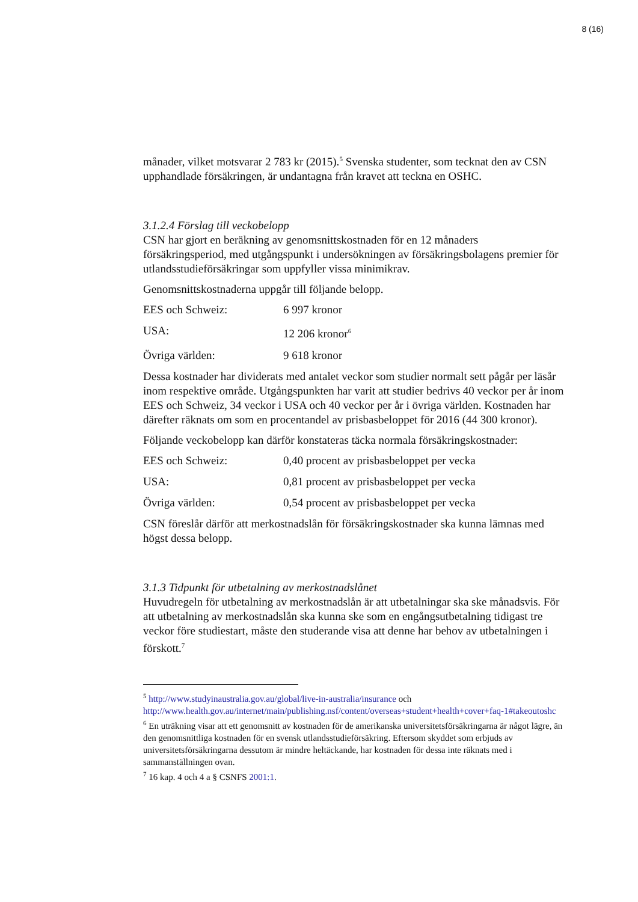8 (16)
månader, vilket motsvarar 2 783 kr (2015).<sup>5</sup> Svenska studenter, som tecknat den av CSN upphandlade försäkringen, är undantagna från kravet att teckna en OSHC.
3.1.2.4 Förslag till veckobelopp
CSN har gjort en beräkning av genomsnittskostnaden för en 12 månaders försäkringsperiod, med utgångspunkt i undersökningen av försäkringsbolagens premier för utlandsstudieförsäkringar som uppfyller vissa minimikrav.
Genomsnittskostnaderna uppgår till följande belopp.
EES och Schweiz: 6 997 kronor
USA: 12 206 kronor<sup>6</sup>
Övriga världen: 9 618 kronor
Dessa kostnader har dividerats med antalet veckor som studier normalt sett pågår per läsår inom respektive område. Utgångspunkten har varit att studier bedrivs 40 veckor per år inom EES och Schweiz, 34 veckor i USA och 40 veckor per år i övriga världen. Kostnaden har därefter räknats om som en procentandel av prisbasbeloppet för 2016 (44 300 kronor).
Följande veckobelopp kan därför konstateras täcka normala försäkringskostnader:
EES och Schweiz: 0,40 procent av prisbasbeloppet per vecka
USA: 0,81 procent av prisbasbeloppet per vecka
Övriga världen: 0,54 procent av prisbasbeloppet per vecka
CSN föreslår därför att merkostnadslån för försäkringskostnader ska kunna lämnas med högst dessa belopp.
3.1.3 Tidpunkt för utbetalning av merkostnadslånet
Huvudregeln för utbetalning av merkostnadslån är att utbetalningar ska ske månadsvis. För att utbetalning av merkostnadslån ska kunna ske som en engångsutbetalning tidigast tre veckor före studiestart, måste den studerande visa att denne har behov av utbetalningen i förskott.<sup>7</sup>
<sup>5</sup> http://www.studyinaustralia.gov.au/global/live-in-australia/insurance och http://www.health.gov.au/internet/main/publishing.nsf/content/overseas+student+health+cover+faq-1#takeoutoshc
<sup>6</sup> En uträkning visar att ett genomsnitt av kostnaden för de amerikanska universitetsförsäkringarna är något lägre, än den genomsnittliga kostnaden för en svensk utlandsstudieförsäkring. Eftersom skyddet som erbjuds av universitetsförsäkringarna dessutom är mindre heltäckande, har kostnaden för dessa inte räknats med i sammanställningen ovan.
<sup>7</sup> 16 kap. 4 och 4 a § CSNFS 2001:1.